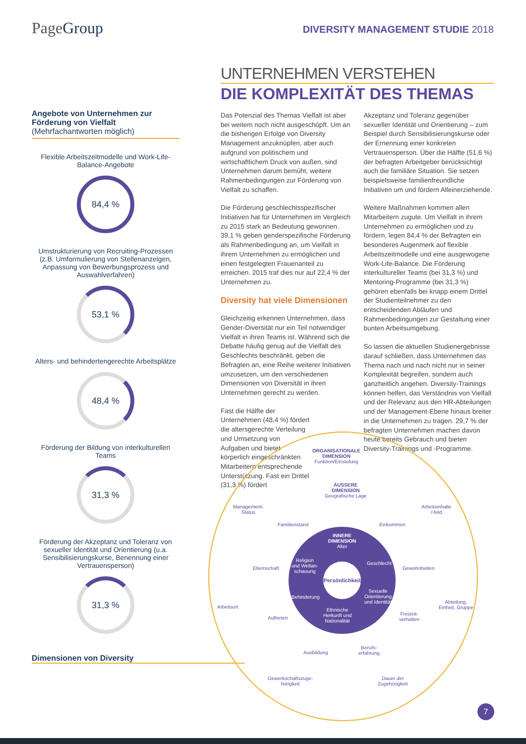PageGroup
DIVERSITY MANAGEMENT STUDIE 2018
Angebote von Unternehmen zur Förderung von Vielfalt
(Mehrfachantworten möglich)
Flexible Arbeitszeitmodelle und Work-Life-Balance-Angebote
84,4 %
Umstrukturierung von Recruiting-Prozessen (z.B. Umformulierung von Stellenanzeigen, Anpassung von Bewerbungsprozess und Auswahlverfahren)
53,1 %
Alters- und behindertengerechte Arbeitsplätze
48,4 %
Förderung der Bildung von interkulturellen Teams
31,3 %
Förderung der Akzeptanz und Toleranz von sexueller Identität und Orientierung (u.a. Sensibilisierungskurse, Benennung einer Vertrauensperson)
31,3 %
Dimensionen von Diversity
UNTERNEHMEN VERSTEHEN
DIE KOMPLEXITÄT DES THEMAS
Das Potenzial des Themas Vielfalt ist aber bei weitem noch nicht ausgeschöpft. Um an die bisherigen Erfolge von Diversity Management anzuknüpfen, aber auch aufgrund von politischem und wirtschaftlichem Druck von außen, sind Unternehmen darum bemüht, weitere Rahmenbedingungen zur Förderung von Vielfalt zu schaffen.
Die Förderung geschlechtsspezifischer Initiativen hat für Unternehmen im Vergleich zu 2015 stark an Bedeutung gewonnen. 39,1 % geben genderspezifische Förderung als Rahmenbedingung an, um Vielfalt in ihrem Unternehmen zu ermöglichen und einen festgelegten Frauenanteil zu erreichen. 2015 traf dies nur auf 22,4 % der Unternehmen zu.
Diversity hat viele Dimensionen
Gleichzeitig erkennen Unternehmen, dass Gender-Diversität nur ein Teil notwendiger Vielfalt in ihren Teams ist. Während sich die Debatte häufig genug auf die Vielfalt des Geschlechts beschränkt, geben die Befragten an, eine Reihe weiterer Initiativen umzusetzen, um den verschiedenen Dimensionen von Diversität in ihren Unternehmen gerecht zu werden.
Fast die Hälfte der Unternehmen (48,4 %) fördert die altersgerechte Verteilung und Umsetzung von Aufgaben und bietet körperlich eingeschränkten Mitarbeitern entsprechende Unterstützung. Fast ein Drittel (31,3 %) fördert
Akzeptanz und Toleranz gegenüber sexueller Identität und Orientierung – zum Beispiel durch Sensibilisierungskurse oder der Ernennung einer konkreten Vertrauensperson. Über die Hälfte (51,6 %) der befragten Arbeitgeber berücksichtigt auch die familiäre Situation. Sie setzen beispielsweise familienfreundliche Initiativen um und fördern Alleinerziehende.
Weitere Maßnahmen kommen allen Mitarbeitern zugute. Um Vielfalt in ihrem Unternehmen zu ermöglichen und zu fördern, legen 84,4 % der Befragten ein besonderes Augenmerk auf flexible Arbeitszeitmodelle und eine ausgewogene Work-Life-Balance. Die Förderung interkultureller Teams (bei 31,3 %) und Mentoring-Programme (bei 31,3 %) gehören ebenfalls bei knapp einem Drittel der Studienteilnehmer zu den entscheidenden Abläufen und Rahmenbedingungen zur Gestaltung einer bunten Arbeitsumgebung.
So lassen die aktuellen Studienergebnisse darauf schließen, dass Unternehmen das Thema nach und nach nicht nur in seiner Komplexität begreifen, sondern auch ganzheitlich angehen. Diversity-Trainings können helfen, das Verständnis von Vielfalt und der Relevanz aus den HR-Abteilungen und der Management-Ebene hinaus breiter in die Unternehmen zu tragen. 29,7 % der befragten Unternehmen machen davon heute bereits Gebrauch und bieten Diversity-Trainings und -Programme.
ORGANISATIONALE
DIMENSION
Funktion/Einstufung
ÄUSSERE
DIMENSION
Geografische Lage
Management-
Status
Familienstand Einkommen
Arbeitsinhalte
/-feld
Elternschaft Gewohnheiten
Arbeitsort
Abteilung,
Einheit, Gruppe
Auftreten
Freizeit-
verhalten
Ausbildung
Berufs-
erfahrung
Gewerkschaftszuge-
hörigkeit
Dauer der
Zugehörigkeit
INNERE
DIMENSION
Alter
Religion
und Weltan-
schauung
Geschlecht
Persönlichkeit
Behinderung
Sexuelle
Orientierung
und Identität
Ethnische
Herkunft und
Nationalität
7